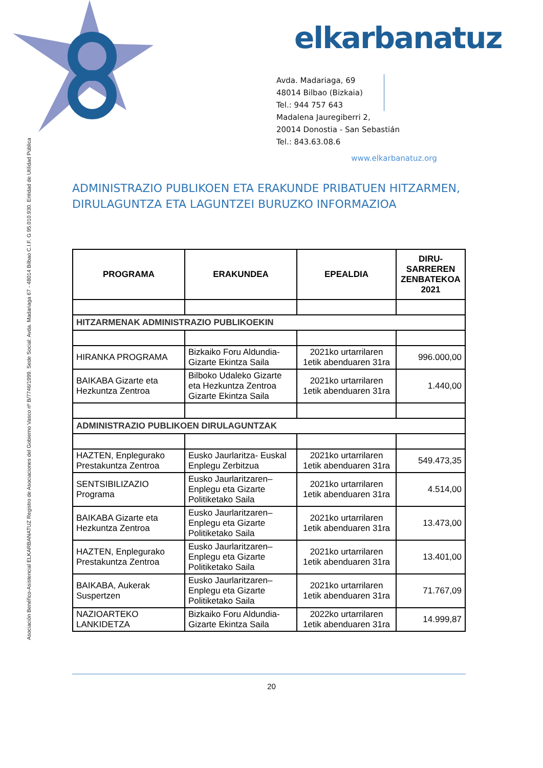elkarbanatuz
Avda. Madariaga, 69
48014 Bilbao (Bizkaia)
Tel.: 944 757 643
Madalena Jauregiberri 2,
20014 Donostia - San Sebastián
Tel.: 843.63.08.6
www.elkarbanatuz.org
Asociación Benéfico-Asistencial ELKARBANATUZ Registro de Asociaciones del Gobierno Vasco nº B/7746/1999. Sede Social: Avda. Madariaga 67 - 48014 Bilbao C.I.F. G 95.010.930. Entidad de Utilidad Pública
ADMINISTRAZIO PUBLIKOEN ETA ERAKUNDE PRIBATUEN HITZARMEN,
DIRULAGUNTZA ETA LAGUNTZEI BURUZKO INFORMAZIOA
| PROGRAMA | ERAKUNDEA | EPEALDIA | DIRU-SARREREN ZENBATEKOA 2021 |
| --- | --- | --- | --- |
| HITZARMENAK ADMINISTRAZIO PUBLIKOEKIN | | | |
| HIRANKA PROGRAMA | Bizkaiko Foru Aldundia-Gizarte Ekintza Saila | 2021ko urtarrilaren 1etik abenduaren 31ra | 996.000,00 |
| BAIKABA Gizarte eta Hezkuntza Zentroa | Bilboko Udaleko Gizarte eta Hezkuntza Zentroa Gizarte Ekintza Saila | 2021ko urtarrilaren 1etik abenduaren 31ra | 1.440,00 |
| ADMINISTRAZIO PUBLIKOEN DIRULAGUNTZAK | | | |
| HAZTEN, Enplegurako Prestakuntza Zentroa | Eusko Jaurlaritza- Euskal Enplegu Zerbitzua | 2021ko urtarrilaren 1etik abenduaren 31ra | 549.473,35 |
| SENTSIBILIZAZIO Programa | Eusko Jaurlaritzaren–Enplegu eta Gizarte Politiketako Saila | 2021ko urtarrilaren 1etik abenduaren 31ra | 4.514,00 |
| BAIKABA Gizarte eta Hezkuntza Zentroa | Eusko Jaurlaritzaren–Enplegu eta Gizarte Politiketako Saila | 2021ko urtarrilaren 1etik abenduaren 31ra | 13.473,00 |
| HAZTEN, Enplegurako Prestakuntza Zentroa | Eusko Jaurlaritzaren–Enplegu eta Gizarte Politiketako Saila | 2021ko urtarrilaren 1etik abenduaren 31ra | 13.401,00 |
| BAIKABA, Aukerak Suspertzen | Eusko Jaurlaritzaren–Enplegu eta Gizarte Politiketako Saila | 2021ko urtarrilaren 1etik abenduaren 31ra | 71.767,09 |
| NAZIOARTEKO LANKIDETZA | Bizkaiko Foru Aldundia-Gizarte Ekintza Saila | 2022ko urtarrilaren 1etik abenduaren 31ra | 14.999,87 |
20